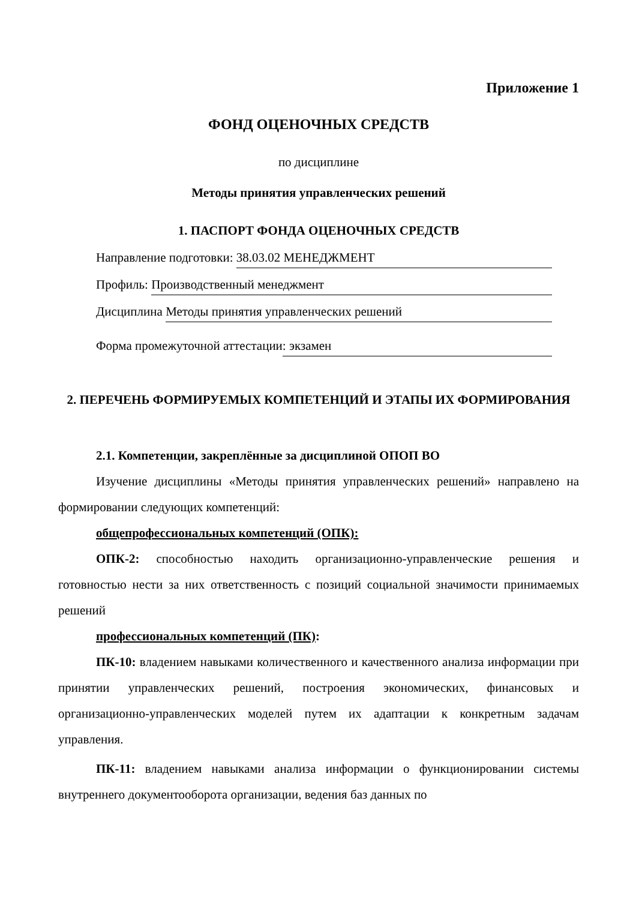Приложение 1
ФОНД ОЦЕНОЧНЫХ СРЕДСТВ
по дисциплине
Методы принятия управленческих решений
1. ПАСПОРТ ФОНДА ОЦЕНОЧНЫХ СРЕДСТВ
Направление подготовки: 38.03.02 МЕНЕДЖМЕНТ
Профиль: Производственный менеджмент
Дисциплина Методы принятия управленческих решений
Форма промежуточной аттестации: экзамен
2. ПЕРЕЧЕНЬ ФОРМИРУЕМЫХ КОМПЕТЕНЦИЙ И ЭТАПЫ ИХ ФОРМИРОВАНИЯ
2.1. Компетенции, закреплённые за дисциплиной ОПОП ВО
Изучение дисциплины «Методы принятия управленческих решений» направлено на формировании следующих компетенций:
общепрофессиональных компетенций (ОПК):
ОПК-2: способностью находить организационно-управленческие решения и готовностью нести за них ответственность с позиций социальной значимости принимаемых решений
профессиональных компетенций (ПК):
ПК-10: владением навыками количественного и качественного анализа информации при принятии управленческих решений, построения экономических, финансовых и организационно-управленческих моделей путем их адаптации к конкретным задачам управления.
ПК-11: владением навыками анализа информации о функционировании системы внутреннего документооборота организации, ведения баз данных по